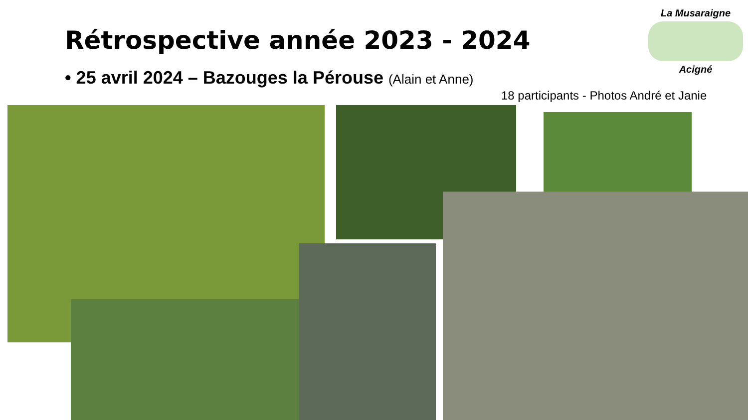Rétrospective année 2023 - 2024
• 25 avril 2024 – Bazouges la Pérouse (Alain et Anne)
18 participants - Photos André et Janie
La Musaraigne
Acigné